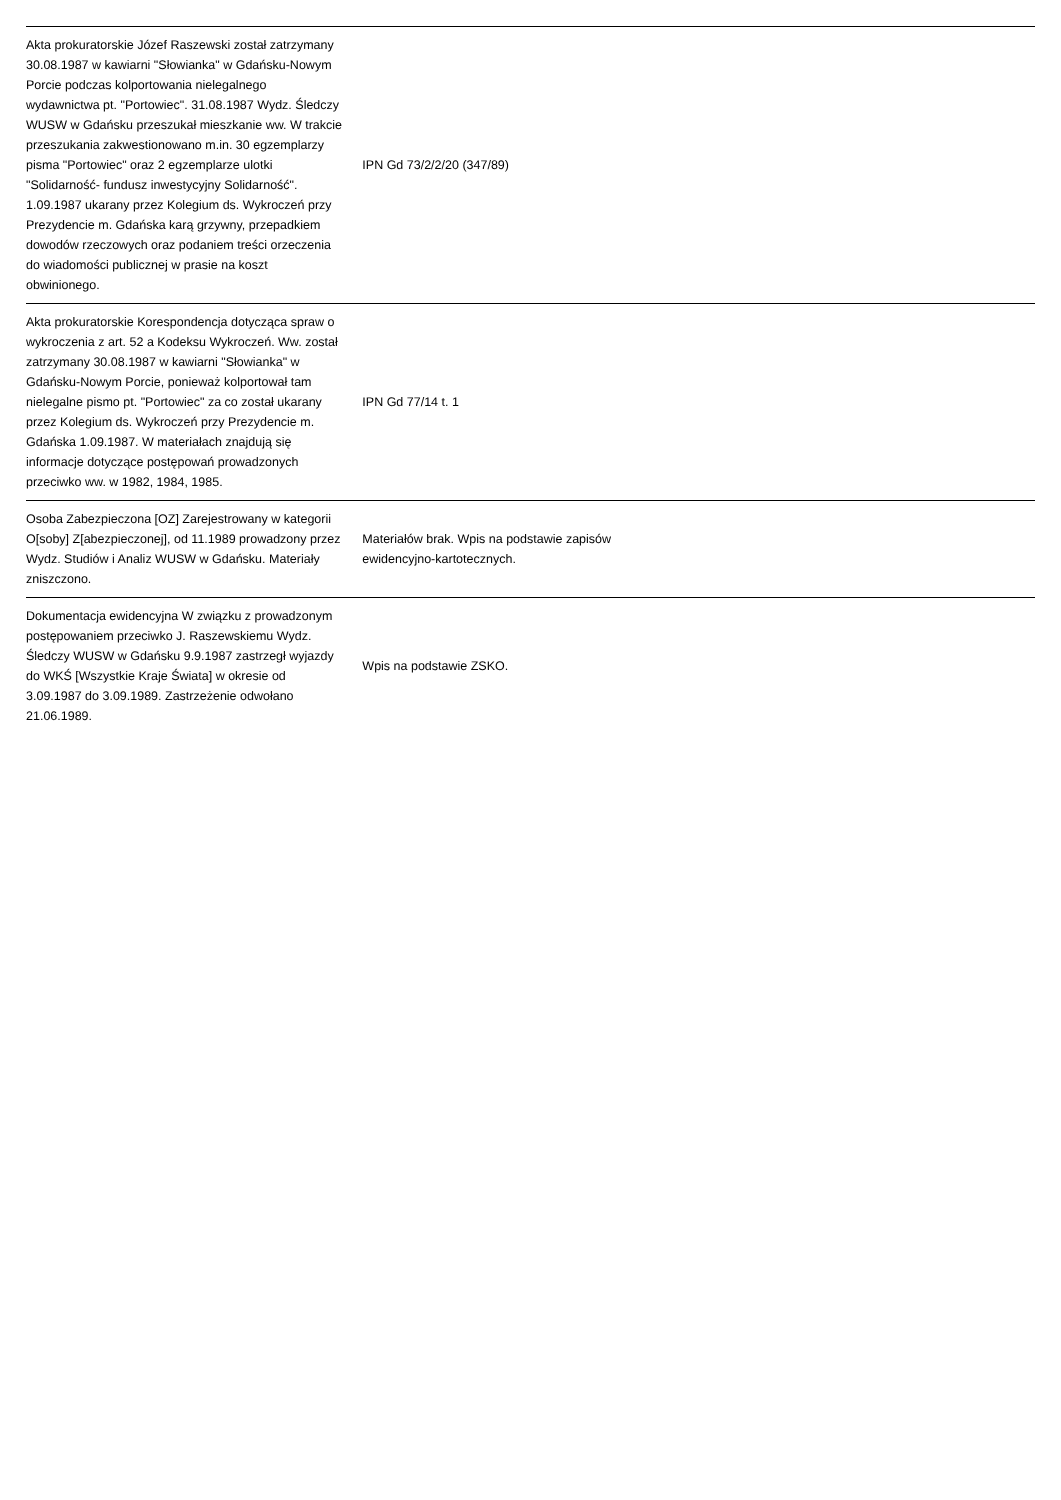| Akta prokuratorskie Józef Raszewski został zatrzymany 30.08.1987 w kawiarni "Słowianka" w Gdańsku-Nowym Porcie podczas kolportowania nielegalnego wydawnictwa pt. "Portowiec". 31.08.1987 Wydz. Śledczy WUSW w Gdańsku przeszukał mieszkanie ww. W trakcie przeszukania zakwestionowano m.in. 30 egzemplarzy pisma "Portowiec" oraz 2 egzemplarze ulotki "Solidarność- fundusz inwestycyjny Solidarność". 1.09.1987 ukarany przez Kolegium ds. Wykroczeń przy Prezydencie m. Gdańska karą grzywny, przepadkiem dowodów rzeczowych oraz podaniem treści orzeczenia do wiadomości publicznej w prasie na koszt obwinionego. | IPN Gd 73/2/2/20 (347/89) | |
| Akta prokuratorskie Korespondencja dotycząca spraw o wykroczenia z art. 52 a Kodeksu Wykroczeń. Ww. został zatrzymany 30.08.1987 w kawiarni "Słowianka" w Gdańsku-Nowym Porcie, ponieważ kolportował tam nielegalne pismo pt. "Portowiec" za co został ukarany przez Kolegium ds. Wykroczeń przy Prezydencie m. Gdańska 1.09.1987. W materiałach znajdują się informacje dotyczące postępowań prowadzonych przeciwko ww. w 1982, 1984, 1985. | IPN Gd 77/14 t. 1 | |
| Osoba Zabezpieczona [OZ] Zarejestrowany w kategorii O[soby] Z[abezpieczonej], od 11.1989 prowadzony przez Wydz. Studiów i Analiz WUSW w Gdańsku. Materiały zniszczono. | Materiałów brak. Wpis na podstawie zapisów ewidencyjno-kartotecznych. | |
| Dokumentacja ewidencyjna W związku z prowadzonym postępowaniem przeciwko J. Raszewskiemu Wydz. Śledczy WUSW w Gdańsku 9.9.1987 zastrzegł wyjazdy do WKŚ [Wszystkie Kraje Świata] w okresie od 3.09.1987 do 3.09.1989. Zastrzeżenie odwołano 21.06.1989. | Wpis na podstawie ZSKO. | |